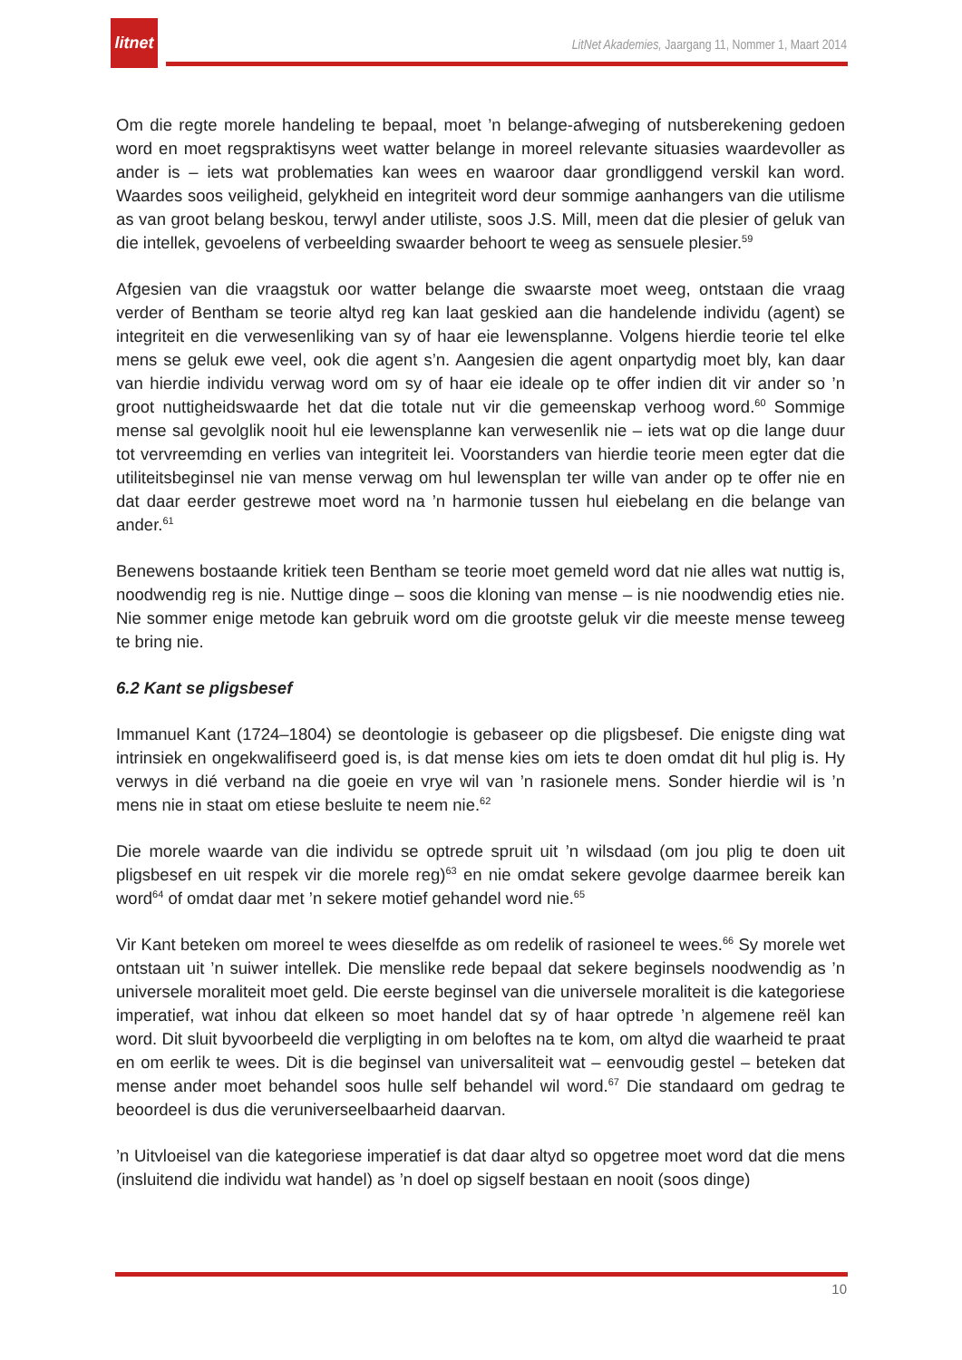litnet
LitNet Akademies, Jaargang 11, Nommer 1, Maart 2014
Om die regte morele handeling te bepaal, moet ’n belange-afweging of nutsberekening gedoen word en moet regspraktisyns weet watter belange in moreel relevante situasies waardevoller as ander is – iets wat problematies kan wees en waaroor daar grondliggend verskil kan word. Waardes soos veiligheid, gelykheid en integriteit word deur sommige aanhangers van die utilisme as van groot belang beskou, terwyl ander utiliste, soos J.S. Mill, meen dat die plesier of geluk van die intellek, gevoelens of verbeelding swaarder behoort te weeg as sensuele plesier.<sup>59</sup>
Afgesien van die vraagstuk oor watter belange die swaarste moet weeg, ontstaan die vraag verder of Bentham se teorie altyd reg kan laat geskied aan die handelende individu (agent) se integriteit en die verwesenliking van sy of haar eie lewensplanne. Volgens hierdie teorie tel elke mens se geluk ewe veel, ook die agent s’n. Aangesien die agent onpartydig moet bly, kan daar van hierdie individu verwag word om sy of haar eie ideale op te offer indien dit vir ander so ’n groot nuttigheidswaarde het dat die totale nut vir die gemeenskap verhoog word.<sup>60</sup> Sommige mense sal gevolglik nooit hul eie lewensplanne kan verwesenlik nie – iets wat op die lange duur tot vervreemding en verlies van integriteit lei. Voorstanders van hierdie teorie meen egter dat die utiliteitsbeginsel nie van mense verwag om hul lewensplan ter wille van ander op te offer nie en dat daar eerder gestrewe moet word na ’n harmonie tussen hul eiebelang en die belange van ander.<sup>61</sup>
Benewens bostaande kritiek teen Bentham se teorie moet gemeld word dat nie alles wat nuttig is, noodwendig reg is nie. Nuttige dinge – soos die kloning van mense – is nie noodwendig eties nie. Nie sommer enige metode kan gebruik word om die grootste geluk vir die meeste mense teweeg te bring nie.
6.2 Kant se pligsbesef
Immanuel Kant (1724–1804) se deontologie is gebaseer op die pligsbesef. Die enigste ding wat intrinsiek en ongekwalifiseerd goed is, is dat mense kies om iets te doen omdat dit hul plig is. Hy verwys in dié verband na die goeie en vrye wil van ’n rasionele mens. Sonder hierdie wil is ’n mens nie in staat om etiese besluite te neem nie.<sup>62</sup>
Die morele waarde van die individu se optrede spruit uit ’n wilsdaad (om jou plig te doen uit pligsbesef en uit respek vir die morele reg)<sup>63</sup> en nie omdat sekere gevolge daarmee bereik kan word<sup>64</sup> of omdat daar met ’n sekere motief gehandel word nie.<sup>65</sup>
Vir Kant beteken om moreel te wees dieselfde as om redelik of rasioneel te wees.<sup>66</sup> Sy morele wet ontstaan uit ’n suiwer intellek. Die menslike rede bepaal dat sekere beginsels noodwendig as ’n universele moraliteit moet geld. Die eerste beginsel van die universele moraliteit is die kategoriese imperatief, wat inhou dat elkeen so moet handel dat sy of haar optrede ’n algemene reël kan word. Dit sluit byvoorbeeld die verpligting in om beloftes na te kom, om altyd die waarheid te praat en om eerlik te wees. Dit is die beginsel van universaliteit wat – eenvoudig gestel – beteken dat mense ander moet behandel soos hulle self behandel wil word.<sup>67</sup> Die standaard om gedrag te beoordeel is dus die veruniverseelbaarheid daarvan.
’n Uitvloeisel van die kategoriese imperatief is dat daar altyd so opgetree moet word dat die mens (insluitend die individu wat handel) as ’n doel op sigself bestaan en nooit (soos dinge)
10